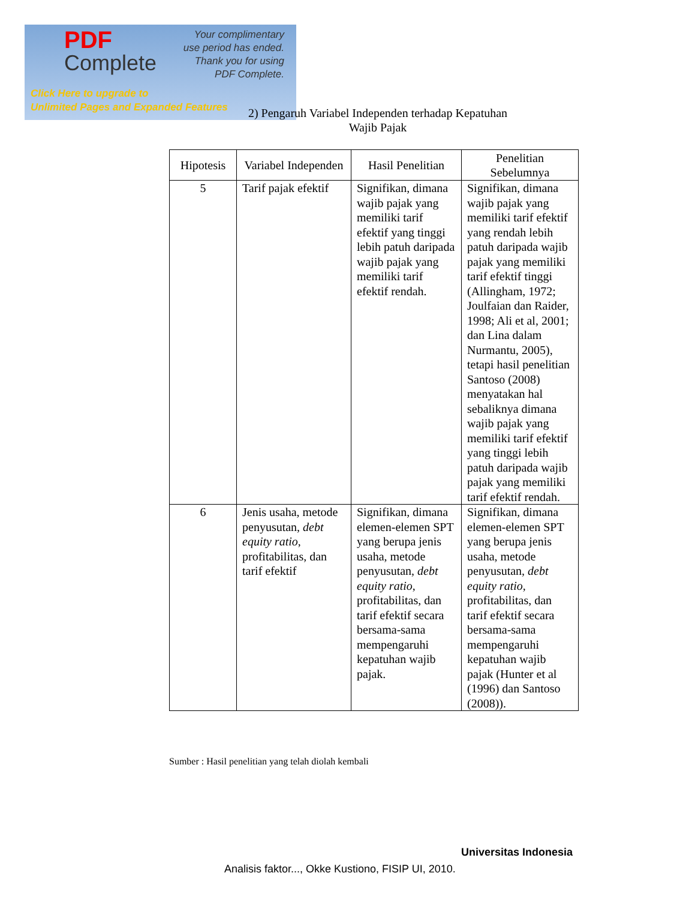PDF
Complete
Your complimentary
use period has ended.
Thank you for using
PDF Complete.
Click Here to upgrade to
Unlimited Pages and Expanded Features
2) Pengaruh Variabel Independen terhadap Kepatuhan
Wajib Pajak
| Hipotesis | Variabel Independen | Hasil Penelitian | Penelitian Sebelumnya |
| --- | --- | --- | --- |
| 5 | Tarif pajak efektif | Signifikan, dimana wajib pajak yang memiliki tarif efektif yang tinggi lebih patuh daripada wajib pajak yang memiliki tarif efektif rendah. | Signifikan, dimana wajib pajak yang memiliki tarif efektif yang rendah lebih patuh daripada wajib pajak yang memiliki tarif efektif tinggi (Allingham, 1972; Joulfaian dan Raider, 1998; Ali et al, 2001; dan Lina dalam Nurmantu, 2005), tetapi hasil penelitian Santoso (2008) menyatakan hal sebaliknya dimana wajib pajak yang memiliki tarif efektif yang tinggi lebih patuh daripada wajib pajak yang memiliki tarif efektif rendah. |
| 6 | Jenis usaha, metode penyusutan, debt equity ratio , profitabilitas, dan tarif efektif | Signifikan, dimana elemen-elemen SPT yang berupa jenis usaha, metode penyusutan, debt equity ratio , profitabilitas, dan tarif efektif secara bersama-sama mempengaruhi kepatuhan wajib pajak. | Signifikan, dimana elemen-elemen SPT yang berupa jenis usaha, metode penyusutan, debt equity ratio , profitabilitas, dan tarif efektif secara bersama-sama mempengaruhi kepatuhan wajib pajak (Hunter et al (1996) dan Santoso (2008)). |
Sumber : Hasil penelitian yang telah diolah kembali
Universitas Indonesia
Analisis faktor..., Okke Kustiono, FISIP UI, 2010.